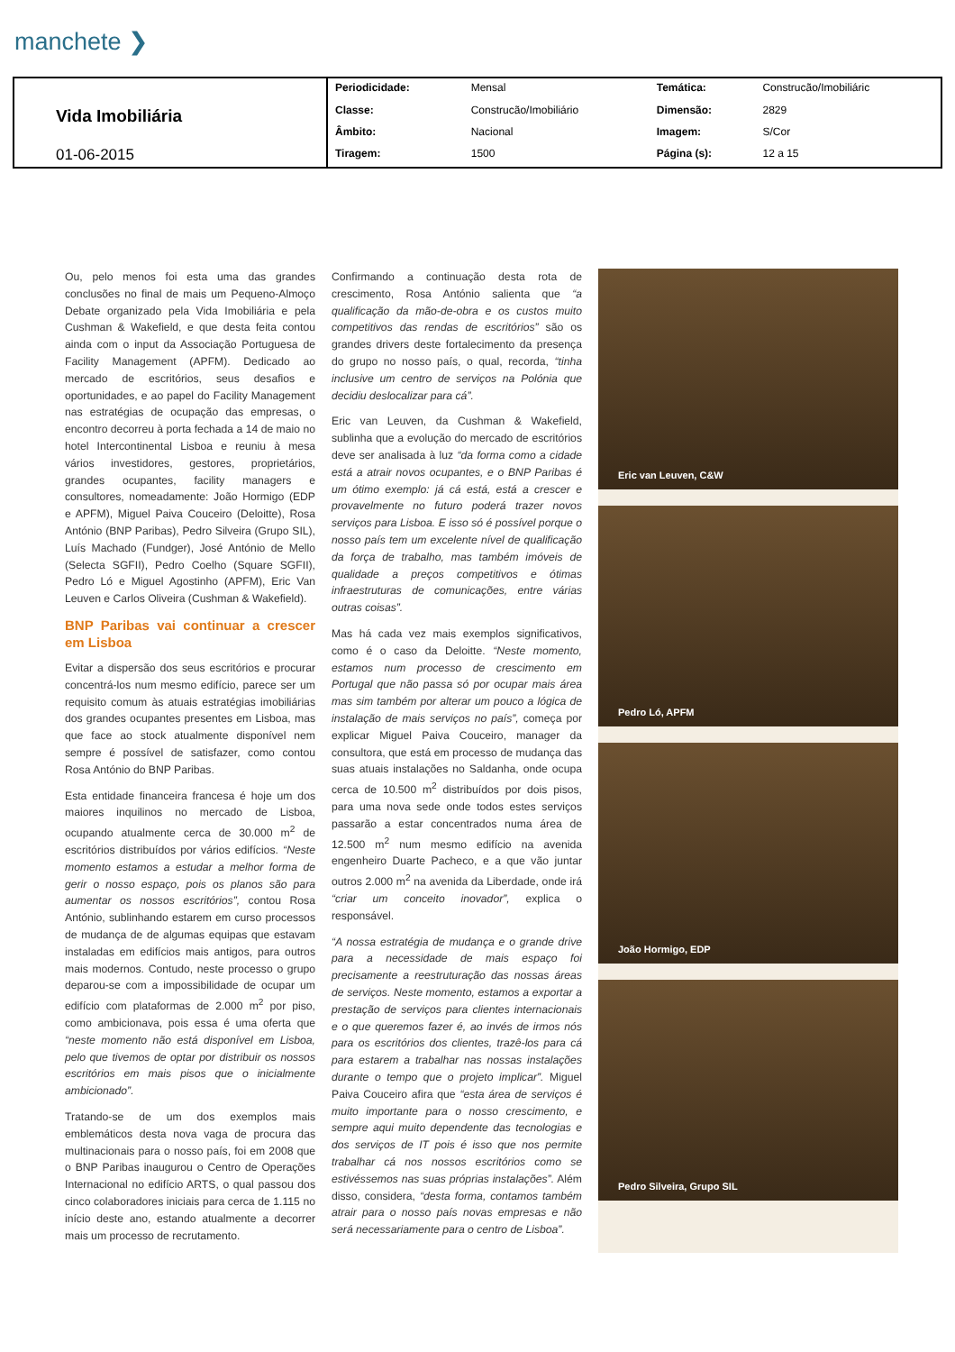manchete ❯
| Vida Imobiliária 01-06-2015 | Periodicidade: | Mensal | Temática: | Construcão/Imobiliáric |
| | Classe: | Construcão/Imobiliário | Dimensão: | 2829 |
| | Âmbito: | Nacional | Imagem: | S/Cor |
| | Tiragem: | 1500 | Página (s): | 12 a 15 |
Ou, pelo menos foi esta uma das grandes conclusões no final de mais um Pequeno-Almoço Debate organizado pela Vida Imobiliária e pela Cushman & Wakefield, e que desta feita contou ainda com o input da Associação Portuguesa de Facility Management (APFM). Dedicado ao mercado de escritórios, seus desafios e oportunidades, e ao papel do Facility Management nas estratégias de ocupação das empresas, o encontro decorreu à porta fechada a 14 de maio no hotel Intercontinental Lisboa e reuniu à mesa vários investidores, gestores, proprietários, grandes ocupantes, facility managers e consultores, nomeadamente: João Hormigo (EDP e APFM), Miguel Paiva Couceiro (Deloitte), Rosa António (BNP Paribas), Pedro Silveira (Grupo SIL), Luís Machado (Fundger), José António de Mello (Selecta SGFII), Pedro Coelho (Square SGFII), Pedro Ló e Miguel Agostinho (APFM), Eric Van Leuven e Carlos Oliveira (Cushman & Wakefield).
BNP Paribas vai continuar a crescer em Lisboa
Evitar a dispersão dos seus escritórios e procurar concentrá-los num mesmo edifício, parece ser um requisito comum às atuais estratégias imobiliárias dos grandes ocupantes presentes em Lisboa, mas que face ao stock atualmente disponível nem sempre é possível de satisfazer, como contou Rosa António do BNP Paribas.
Esta entidade financeira francesa é hoje um dos maiores inquilinos no mercado de Lisboa, ocupando atualmente cerca de 30.000 m<sup>2</sup> de escritórios distribuídos por vários edifícios. “Neste momento estamos a estudar a melhor forma de gerir o nosso espaço, pois os planos são para aumentar os nossos escritórios”, contou Rosa António, sublinhando estarem em curso processos de mudança de de algumas equipas que estavam instaladas em edifícios mais antigos, para outros mais modernos. Contudo, neste processo o grupo deparou-se com a impossibilidade de ocupar um edifício com plataformas de 2.000 m<sup>2</sup> por piso, como ambicionava, pois essa é uma oferta que “neste momento não está disponível em Lisboa, pelo que tivemos de optar por distribuir os nossos escritórios em mais pisos que o inicialmente ambicionado”.
Tratando-se de um dos exemplos mais emblemáticos desta nova vaga de procura das multinacionais para o nosso país, foi em 2008 que o BNP Paribas inaugurou o Centro de Operações Internacional no edifício ARTS, o qual passou dos cinco colaboradores iniciais para cerca de 1.115 no início deste ano, estando atualmente a decorrer mais um processo de recrutamento.
Confirmando a continuação desta rota de crescimento, Rosa António salienta que “a qualificação da mão-de-obra e os custos muito competitivos das rendas de escritórios” são os grandes drivers deste fortalecimento da presença do grupo no nosso país, o qual, recorda, “tinha inclusive um centro de serviços na Polónia que decidiu deslocalizar para cá”.
Eric van Leuven, da Cushman & Wakefield, sublinha que a evolução do mercado de escritórios deve ser analisada à luz “da forma como a cidade está a atrair novos ocupantes, e o BNP Paribas é um ótimo exemplo: já cá está, está a crescer e provavelmente no futuro poderá trazer novos serviços para Lisboa. E isso só é possível porque o nosso país tem um excelente nível de qualificação da força de trabalho, mas também imóveis de qualidade a preços competitivos e ótimas infraestruturas de comunicações, entre várias outras coisas”.
Mas há cada vez mais exemplos significativos, como é o caso da Deloitte. “Neste momento, estamos num processo de crescimento em Portugal que não passa só por ocupar mais área mas sim também por alterar um pouco a lógica de instalação de mais serviços no país”, começa por explicar Miguel Paiva Couceiro, manager da consultora, que está em processo de mudança das suas atuais instalações no Saldanha, onde ocupa cerca de 10.500 m<sup>2</sup> distribuídos por dois pisos, para uma nova sede onde todos estes serviços passarão a estar concentrados numa área de 12.500 m<sup>2</sup> num mesmo edifício na avenida engenheiro Duarte Pacheco, e a que vão juntar outros 2.000 m<sup>2</sup> na avenida da Liberdade, onde irá “criar um conceito inovador”, explica o responsável.
“A nossa estratégia de mudança e o grande drive para a necessidade de mais espaço foi precisamente a reestruturação das nossas áreas de serviços. Neste momento, estamos a exportar a prestação de serviços para clientes internacionais e o que queremos fazer é, ao invés de irmos nós para os escritórios dos clientes, trazê-los para cá para estarem a trabalhar nas nossas instalações durante o tempo que o projeto implicar”. Miguel Paiva Couceiro afira que “esta área de serviços é muito importante para o nosso crescimento, e sempre aqui muito dependente das tecnologias e dos serviços de IT pois é isso que nos permite trabalhar cá nos nossos escritórios como se estivéssemos nas suas próprias instalações”. Além disso, considera, “desta forma, contamos também atrair para o nosso país novas empresas e não será necessariamente para o centro de Lisboa”.
Eric van Leuven, C&W
Pedro Ló, APFM
João Hormigo, EDP
Pedro Silveira, Grupo SIL